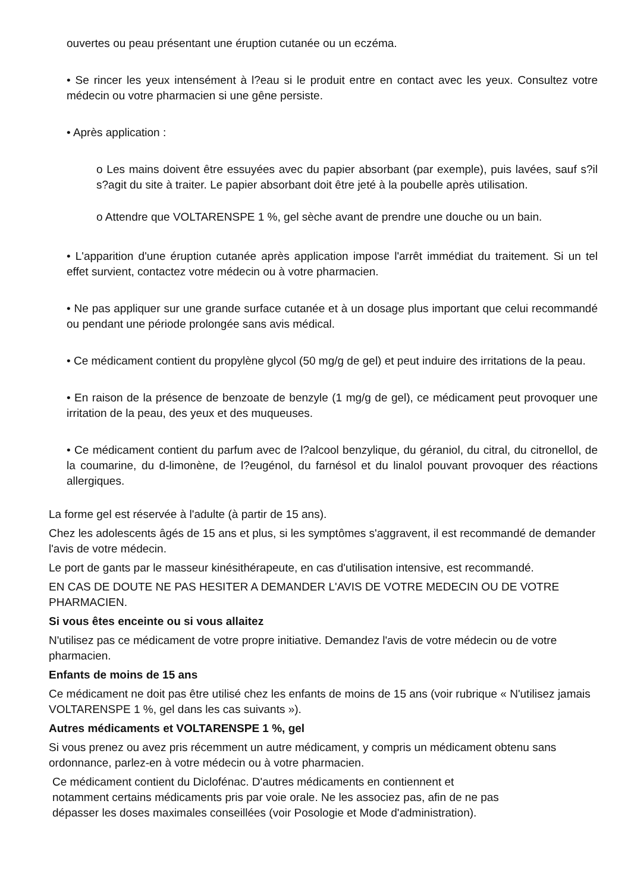ouvertes ou peau présentant une éruption cutanée ou un eczéma.
• Se rincer les yeux intensément à l?eau si le produit entre en contact avec les yeux. Consultez votre médecin ou votre pharmacien si une gêne persiste.
• Après application :
o Les mains doivent être essuyées avec du papier absorbant (par exemple), puis lavées, sauf s?il s?agit du site à traiter. Le papier absorbant doit être jeté à la poubelle après utilisation.
o Attendre que VOLTARENSPE 1 %, gel sèche avant de prendre une douche ou un bain.
• L'apparition d'une éruption cutanée après application impose l'arrêt immédiat du traitement. Si un tel effet survient, contactez votre médecin ou à votre pharmacien.
• Ne pas appliquer sur une grande surface cutanée et à un dosage plus important que celui recommandé ou pendant une période prolongée sans avis médical.
• Ce médicament contient du propylène glycol (50 mg/g de gel) et peut induire des irritations de la peau.
• En raison de la présence de benzoate de benzyle (1 mg/g de gel), ce médicament peut provoquer une irritation de la peau, des yeux et des muqueuses.
• Ce médicament contient du parfum avec de l?alcool benzylique, du géraniol, du citral, du citronellol, de la coumarine, du d-limonène, de l?eugénol, du farnésol et du linalol pouvant provoquer des réactions allergiques.
La forme gel est réservée à l'adulte (à partir de 15 ans).
Chez les adolescents âgés de 15 ans et plus, si les symptômes s'aggravent, il est recommandé de demander l'avis de votre médecin.
Le port de gants par le masseur kinésithérapeute, en cas d'utilisation intensive, est recommandé.
EN CAS DE DOUTE NE PAS HESITER A DEMANDER L'AVIS DE VOTRE MEDECIN OU DE VOTRE PHARMACIEN.
Si vous êtes enceinte ou si vous allaitez
N'utilisez pas ce médicament de votre propre initiative. Demandez l'avis de votre médecin ou de votre pharmacien.
Enfants de moins de 15 ans
Ce médicament ne doit pas être utilisé chez les enfants de moins de 15 ans (voir rubrique « N'utilisez jamais VOLTARENSPE 1 %, gel dans les cas suivants »).
Autres médicaments et VOLTARENSPE 1 %, gel
Si vous prenez ou avez pris récemment un autre médicament, y compris un médicament obtenu sans ordonnance, parlez-en à votre médecin ou à votre pharmacien.
Ce médicament contient du Diclofénac. D'autres médicaments en contiennent et
notamment certains médicaments pris par voie orale. Ne les associez pas, afin de ne pas
dépasser les doses maximales conseillées (voir Posologie et Mode d'administration).